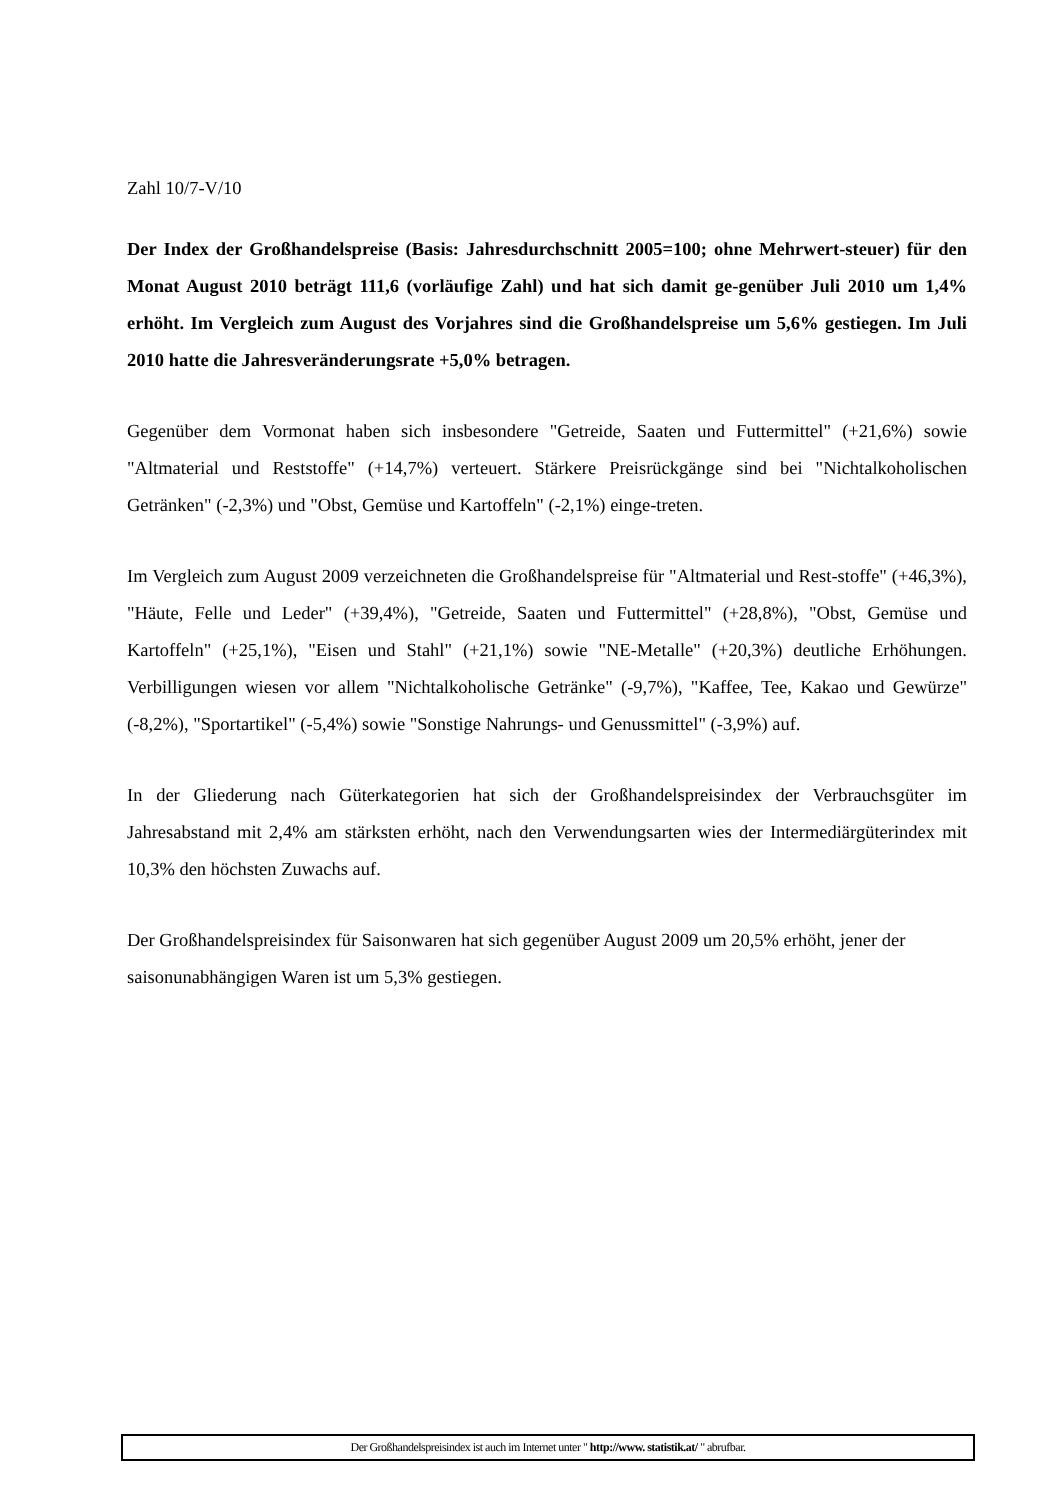Zahl 10/7-V/10
Der Index der Großhandelspreise (Basis: Jahresdurchschnitt 2005=100; ohne Mehrwert-steuer) für den Monat August 2010 beträgt 111,6 (vorläufige Zahl) und hat sich damit ge-genüber Juli 2010 um 1,4% erhöht. Im Vergleich zum August des Vorjahres sind die Großhandelspreise um 5,6% gestiegen. Im Juli 2010 hatte die Jahresveränderungsrate +5,0% betragen.
Gegenüber dem Vormonat haben sich insbesondere "Getreide, Saaten und Futtermittel" (+21,6%) sowie "Altmaterial und Reststoffe" (+14,7%) verteuert. Stärkere Preisrückgänge sind bei "Nichtalkoholischen Getränken" (-2,3%) und "Obst, Gemüse und Kartoffeln" (-2,1%) einge-treten.
Im Vergleich zum August 2009 verzeichneten die Großhandelspreise für "Altmaterial und Rest-stoffe" (+46,3%), "Häute, Felle und Leder" (+39,4%), "Getreide, Saaten und Futtermittel" (+28,8%), "Obst, Gemüse und Kartoffeln" (+25,1%), "Eisen und Stahl" (+21,1%) sowie "NE-Metalle" (+20,3%) deutliche Erhöhungen. Verbilligungen wiesen vor allem "Nichtalkoholische Getränke" (-9,7%), "Kaffee, Tee, Kakao und Gewürze" (-8,2%), "Sportartikel" (-5,4%) sowie "Sonstige Nahrungs- und Genussmittel" (-3,9%) auf.
In der Gliederung nach Güterkategorien hat sich der Großhandelspreisindex der Verbrauchsgüter im Jahresabstand mit 2,4% am stärksten erhöht, nach den Verwendungsarten wies der Intermediärgüterindex mit 10,3% den höchsten Zuwachs auf.
Der Großhandelspreisindex für Saisonwaren hat sich gegenüber August 2009 um 20,5% erhöht, jener der saisonunabhängigen Waren ist um 5,3% gestiegen.
Der Großhandelspreisindex ist auch im Internet unter " http://www. statistik.at/ " abrufbar.